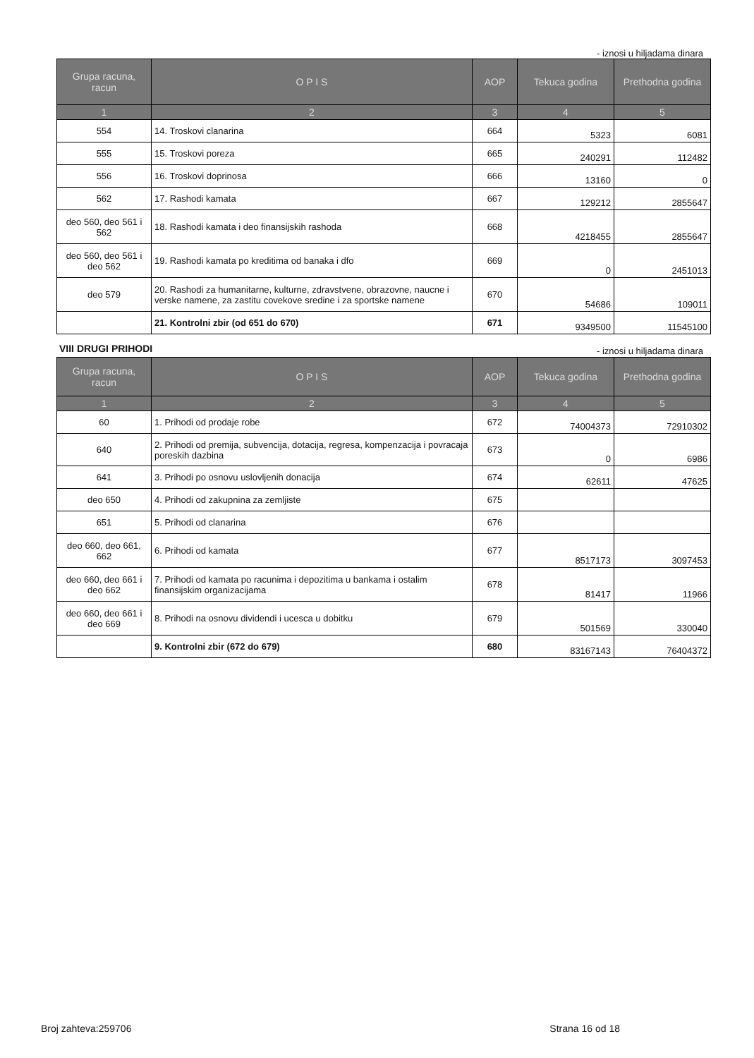- iznosi u hiljadama dinara
| Grupa racuna, racun | O P I S | AOP | Tekuca godina | Prethodna godina |
| --- | --- | --- | --- | --- |
| 1 | 2 | 3 | 4 | 5 |
| 554 | 14. Troskovi clanarina | 664 | 5323 | 6081 |
| 555 | 15. Troskovi poreza | 665 | 240291 | 112482 |
| 556 | 16. Troskovi doprinosa | 666 | 13160 | 0 |
| 562 | 17. Rashodi kamata | 667 | 129212 | 2855647 |
| deo 560, deo 561 i 562 | 18. Rashodi kamata i deo finansijskih rashoda | 668 | 4218455 | 2855647 |
| deo 560, deo 561 i deo 562 | 19. Rashodi kamata po kreditima od banaka i dfo | 669 | 0 | 2451013 |
| deo 579 | 20. Rashodi za humanitarne, kulturne, zdravstvene, obrazovne, naucne i verske namene, za zastitu covekove sredine i za sportske namene | 670 | 54686 | 109011 |
| | 21. Kontrolni zbir (od 651 do 670) | 671 | 9349500 | 11545100 |
VIII DRUGI PRIHODI
- iznosi u hiljadama dinara
| Grupa racuna, racun | O P I S | AOP | Tekuca godina | Prethodna godina |
| --- | --- | --- | --- | --- |
| 1 | 2 | 3 | 4 | 5 |
| 60 | 1. Prihodi od prodaje robe | 672 | 74004373 | 72910302 |
| 640 | 2. Prihodi od premija, subvencija, dotacija, regresa, kompenzacija i povracaja poreskih dazbina | 673 | 0 | 6986 |
| 641 | 3. Prihodi po osnovu uslovljenih donacija | 674 | 62611 | 47625 |
| deo 650 | 4. Prihodi od zakupnina za zemljiste | 675 | | |
| 651 | 5. Prihodi od clanarina | 676 | | |
| deo 660, deo 661, 662 | 6. Prihodi od kamata | 677 | 8517173 | 3097453 |
| deo 660, deo 661 i deo 662 | 7. Prihodi od kamata po racunima i depozitima u bankama i ostalim finansijskim organizacijama | 678 | 81417 | 11966 |
| deo 660, deo 661 i deo 669 | 8. Prihodi na osnovu dividendi i ucesca u dobitku | 679 | 501569 | 330040 |
| | 9. Kontrolni zbir (672 do 679) | 680 | 83167143 | 76404372 |
Broj zahteva:259706 Strana 16 od 18